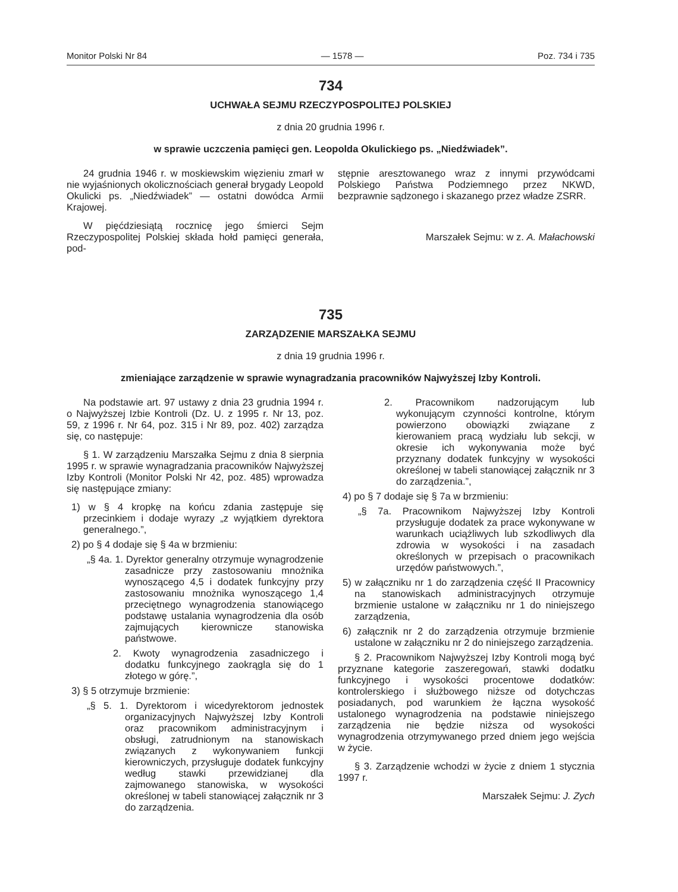Monitor Polski Nr 84 — 1578 — Poz. 734 i 735
734
UCHWAŁA SEJMU RZECZYPOSPOLITEJ POLSKIEJ
z dnia 20 grudnia 1996 r.
w sprawie uczczenia pamięci gen. Leopolda Okulickiego ps. „Niedźwiadek”.
24 grudnia 1946 r. w moskiewskim więzieniu zmarł w nie wyjaśnionych okolicznościach generał brygady Leopold Okulicki ps. „Niedźwiadek” — ostatni dowódca Armii Krajowej.
W pięćdziesiątą rocznicę jego śmierci Sejm Rzeczypospolitej Polskiej składa hołd pamięci generała, pod-
stępnie aresztowanego wraz z innymi przywódcami Polskiego Państwa Podziemnego przez NKWD, bezprawnie sądzonego i skazanego przez władze ZSRR.
Marszałek Sejmu: w z. A. Małachowski
735
ZARZĄDZENIE MARSZAŁKA SEJMU
z dnia 19 grudnia 1996 r.
zmieniające zarządzenie w sprawie wynagradzania pracowników Najwyższej Izby Kontroli.
Na podstawie art. 97 ustawy z dnia 23 grudnia 1994 r. o Najwyższej Izbie Kontroli (Dz. U. z 1995 r. Nr 13, poz. 59, z 1996 r. Nr 64, poz. 315 i Nr 89, poz. 402) zarządza się, co następuje:
§ 1. W zarządzeniu Marszałka Sejmu z dnia 8 sierpnia 1995 r. w sprawie wynagradzania pracowników Najwyższej Izby Kontroli (Monitor Polski Nr 42, poz. 485) wprowadza się następujące zmiany:
1) w § 4 kropkę na końcu zdania zastępuje się przecinkiem i dodaje wyrazy „z wyjątkiem dyrektora generalnego.”,
2) po § 4 dodaje się § 4a w brzmieniu:
„§ 4a. 1. Dyrektor generalny otrzymuje wynagrodzenie zasadnicze przy zastosowaniu mnożnika wynoszącego 4,5 i dodatek funkcyjny przy zastosowaniu mnożnika wynoszącego 1,4 przeciętnego wynagrodzenia stanowiącego podstawę ustalania wynagrodzenia dla osób zajmujących kierownicze stanowiska państwowe.
2. Kwoty wynagrodzenia zasadniczego i dodatku funkcyjnego zaokrągla się do 1 złotego w górę.”,
3) § 5 otrzymuje brzmienie:
„§ 5. 1. Dyrektorom i wicedyrektorom jednostek organizacyjnych Najwyższej Izby Kontroli oraz pracownikom administracyjnym i obsługi, zatrudnionym na stanowiskach związanych z wykonywaniem funkcji kierowniczych, przysługuje dodatek funkcyjny według stawki przewidzianej dla zajmowanego stanowiska, w wysokości określonej w tabeli stanowiącej załącznik nr 3 do zarządzenia.
2. Pracownikom nadzorującym lub wykonującym czynności kontrolne, którym powierzono obowiązki związane z kierowaniem pracą wydziału lub sekcji, w okresie ich wykonywania może być przyznany dodatek funkcyjny w wysokości określonej w tabeli stanowiącej załącznik nr 3 do zarządzenia.”,
4) po § 7 dodaje się § 7a w brzmieniu:
„§ 7a. Pracownikom Najwyższej Izby Kontroli przysługuje dodatek za prace wykonywane w warunkach uciążliwych lub szkodliwych dla zdrowia w wysokości i na zasadach określonych w przepisach o pracownikach urzędów państwowych.”,
5) w załączniku nr 1 do zarządzenia część II Pracownicy na stanowiskach administracyjnych otrzymuje brzmienie ustalone w załączniku nr 1 do niniejszego zarządzenia,
6) załącznik nr 2 do zarządzenia otrzymuje brzmienie ustalone w załączniku nr 2 do niniejszego zarządzenia.
§ 2. Pracownikom Najwyższej Izby Kontroli mogą być przyznane kategorie zaszeregowań, stawki dodatku funkcyjnego i wysokości procentowe dodatków: kontrolerskiego i służbowego niższe od dotychczas posiadanych, pod warunkiem że łączna wysokość ustalonego wynagrodzenia na podstawie niniejszego zarządzenia nie będzie niższa od wysokości wynagrodzenia otrzymywanego przed dniem jego wejścia w życie.
§ 3. Zarządzenie wchodzi w życie z dniem 1 stycznia 1997 r.
Marszałek Sejmu: J. Zych